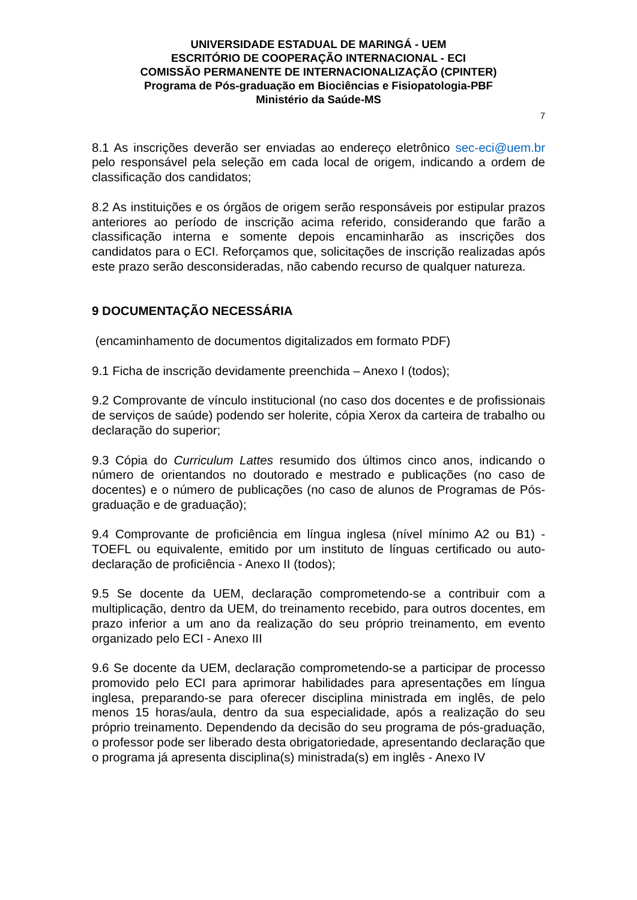UNIVERSIDADE ESTADUAL DE MARINGÁ - UEM
ESCRITÓRIO DE COOPERAÇÃO INTERNACIONAL - ECI
COMISSÃO PERMANENTE DE INTERNACIONALIZAÇÃO (CPINTER)
Programa de Pós-graduação em Biociências e Fisiopatologia-PBF
Ministério da Saúde-MS
7
8.1 As inscrições deverão ser enviadas ao endereço eletrônico sec-eci@uem.br pelo responsável pela seleção em cada local de origem, indicando a ordem de classificação dos candidatos;
8.2 As instituições e os órgãos de origem serão responsáveis por estipular prazos anteriores ao período de inscrição acima referido, considerando que farão a classificação interna e somente depois encaminharão as inscrições dos candidatos para o ECI. Reforçamos que, solicitações de inscrição realizadas após este prazo serão desconsideradas, não cabendo recurso de qualquer natureza.
9 DOCUMENTAÇÃO NECESSÁRIA
(encaminhamento de documentos digitalizados em formato PDF)
9.1 Ficha de inscrição devidamente preenchida – Anexo I (todos);
9.2 Comprovante de vínculo institucional (no caso dos docentes e de profissionais de serviços de saúde) podendo ser holerite, cópia Xerox da carteira de trabalho ou declaração do superior;
9.3 Cópia do Curriculum Lattes resumido dos últimos cinco anos, indicando o número de orientandos no doutorado e mestrado e publicações (no caso de docentes) e o número de publicações (no caso de alunos de Programas de Pós-graduação e de graduação);
9.4 Comprovante de proficiência em língua inglesa (nível mínimo A2 ou B1) - TOEFL ou equivalente, emitido por um instituto de línguas certificado ou auto-declaração de proficiência - Anexo II (todos);
9.5 Se docente da UEM, declaração comprometendo-se a contribuir com a multiplicação, dentro da UEM, do treinamento recebido, para outros docentes, em prazo inferior a um ano da realização do seu próprio treinamento, em evento organizado pelo ECI - Anexo III
9.6 Se docente da UEM, declaração comprometendo-se a participar de processo promovido pelo ECI para aprimorar habilidades para apresentações em língua inglesa, preparando-se para oferecer disciplina ministrada em inglês, de pelo menos 15 horas/aula, dentro da sua especialidade, após a realização do seu próprio treinamento. Dependendo da decisão do seu programa de pós-graduação, o professor pode ser liberado desta obrigatoriedade, apresentando declaração que o programa já apresenta disciplina(s) ministrada(s) em inglês - Anexo IV